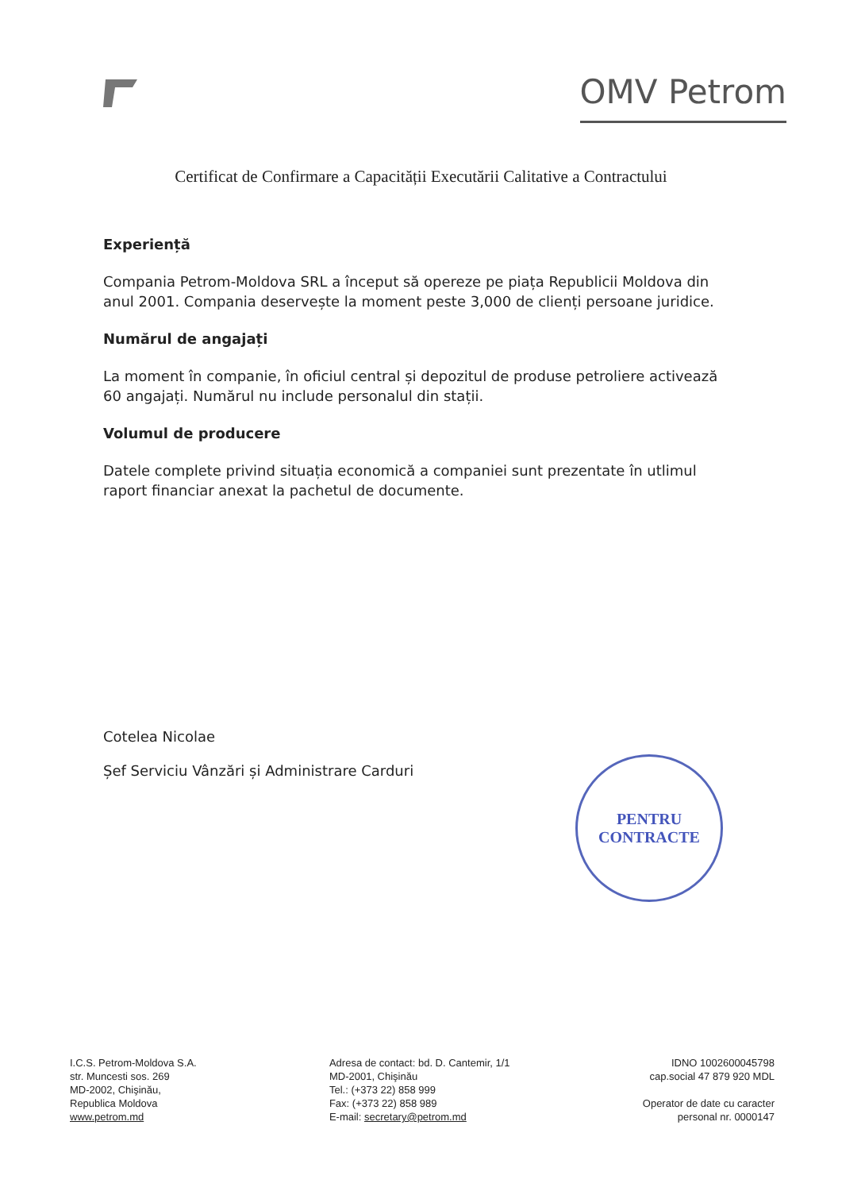OMV Petrom
Certificat de Confirmare a Capacității Executării Calitative a Contractului
Experiență
Compania Petrom-Moldova SRL a început să opereze pe piața Republicii Moldova din anul 2001. Compania deservește la moment peste 3,000 de clienți persoane juridice.
Numărul de angajați
La moment în companie, în oficiul central și depozitul de produse petroliere activează 60 angajați. Numărul nu include personalul din stații.
Volumul de producere
Datele complete privind situația economică a companiei sunt prezentate în utlimul raport financiar anexat la pachetul de documente.
Cotelea Nicolae
Șef Serviciu Vânzări și Administrare Carduri
PENTRU
CONTRACTE
I.C.S. Petrom-Moldova S.A.
str. Muncesti sos. 269
MD-2002, Chişinău,
Republica Moldova
www.petrom.md
Adresa de contact: bd. D. Cantemir, 1/1
MD-2001, Chişinău
Tel.: (+373 22) 858 999
Fax: (+373 22) 858 989
E-mail: secretary@petrom.md
IDNO 1002600045798
cap.social 47 879 920 MDL
Operator de date cu caracter
personal nr. 0000147